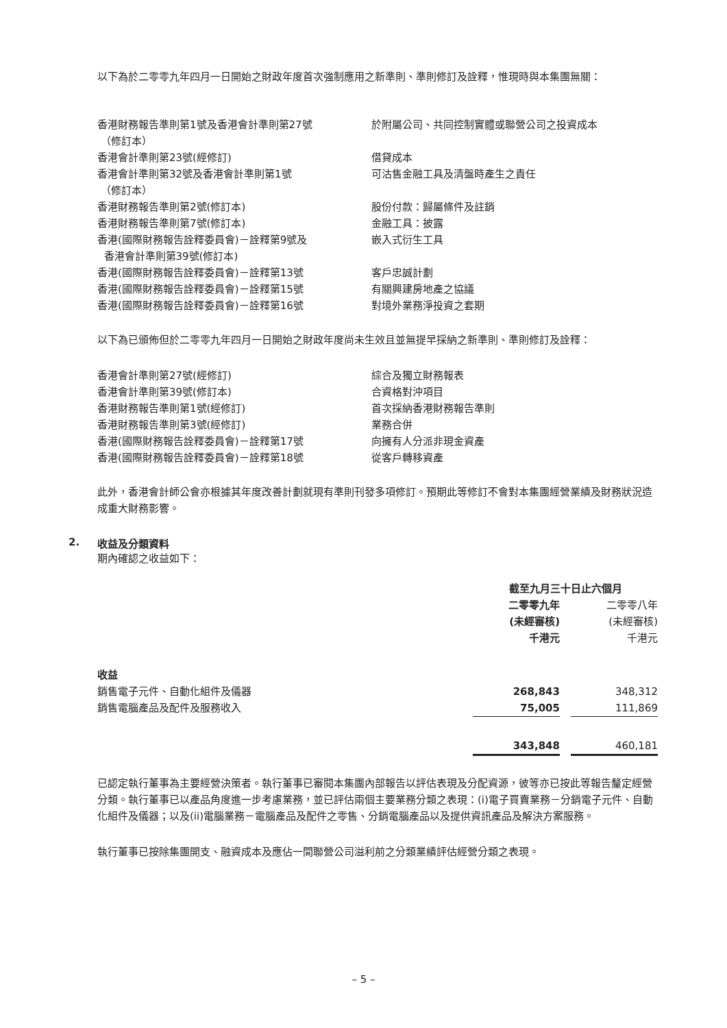以下為於二零零九年四月一日開始之財政年度首次強制應用之新準則、準則修訂及詮釋，惟現時與本集團無關：
| 香港財務報告準則第1號及香港會計準則第27號 （修訂本） | 於附屬公司、共同控制實體或聯營公司之投資成本 |
| 香港會計準則第23號(經修訂) | 借貸成本 |
| 香港會計準則第32號及香港會計準則第1號 （修訂本） | 可沽售金融工具及清盤時產生之責任 |
| 香港財務報告準則第2號(修訂本) | 股份付款：歸屬條件及註銷 |
| 香港財務報告準則第7號(修訂本) | 金融工具：披露 |
| 香港(國際財務報告詮釋委員會)－詮釋第9號及 香港會計準則第39號(修訂本) | 嵌入式衍生工具 |
| 香港(國際財務報告詮釋委員會)－詮釋第13號 | 客戶忠誠計劃 |
| 香港(國際財務報告詮釋委員會)－詮釋第15號 | 有關興建房地產之協議 |
| 香港(國際財務報告詮釋委員會)－詮釋第16號 | 對境外業務淨投資之套期 |
以下為已頒佈但於二零零九年四月一日開始之財政年度尚未生效且並無提早採納之新準則、準則修訂及詮釋：
| 香港會計準則第27號(經修訂) | 綜合及獨立財務報表 |
| 香港會計準則第39號(修訂本) | 合資格對沖項目 |
| 香港財務報告準則第1號(經修訂) | 首次採納香港財務報告準則 |
| 香港財務報告準則第3號(經修訂) | 業務合併 |
| 香港(國際財務報告詮釋委員會)－詮釋第17號 | 向擁有人分派非現金資產 |
| 香港(國際財務報告詮釋委員會)－詮釋第18號 | 從客戶轉移資產 |
此外，香港會計師公會亦根據其年度改善計劃就現有準則刊發多項修訂。預期此等修訂不會對本集團經營業績及財務狀況造成重大財務影響。
2. 收益及分類資料
期內確認之收益如下：
| | 截至九月三十日止六個月 | | |
| | 二零零九年 (未經審核) 千港元 | | 二零零八年 (未經審核) 千港元 |
| 收益 | | | |
| 銷售電子元件、自動化組件及儀器 | 268,843 | | 348,312 |
| 銷售電腦產品及配件及服務收入 | 75,005 | | 111,869 |
| | 343,848 | | 460,181 |
已認定執行董事為主要經營決策者。執行董事已審閱本集團內部報告以評估表現及分配資源，彼等亦已按此等報告釐定經營分類。執行董事已以產品角度進一步考慮業務，並已評估兩個主要業務分類之表現：(i)電子買賣業務－分銷電子元件、自動化組件及儀器；以及(ii)電腦業務－電腦產品及配件之零售、分銷電腦產品以及提供資訊產品及解決方案服務。
執行董事已按除集團開支、融資成本及應佔一間聯營公司溢利前之分類業績評估經營分類之表現。
– 5 –